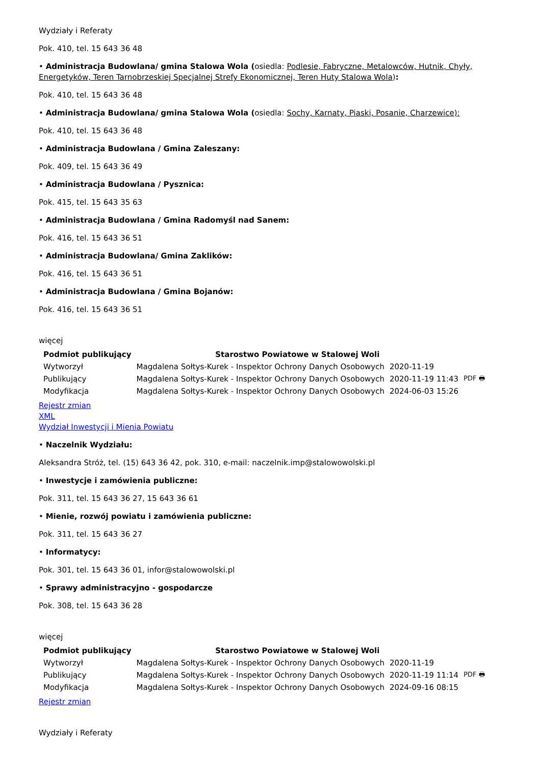Wydziały i Referaty
Pok. 410, tel. 15 643 36 48
• Administracja Budowlana/ gmina Stalowa Wola (osiedla: Podlesie, Fabryczne, Metalowców, Hutnik, Chyły, Energetyków, Teren Tarnobrzeskiej Specjalnej Strefy Ekonomicznej, Teren Huty Stalowa Wola):
Pok. 410, tel. 15 643 36 48
• Administracja Budowlana/ gmina Stalowa Wola (osiedla: Sochy, Karnaty, Piaski, Posanie, Charzewice):
Pok. 410, tel. 15 643 36 48
• Administracja Budowlana / Gmina Zaleszany:
Pok. 409, tel. 15 643 36 49
• Administracja Budowlana / Pysznica:
Pok. 415, tel. 15 643 35 63
• Administracja Budowlana / Gmina Radomyśl nad Sanem:
Pok. 416, tel. 15 643 36 51
• Administracja Budowlana/ Gmina Zaklików:
Pok. 416, tel. 15 643 36 51
• Administracja Budowlana / Gmina Bojanów:
Pok. 416, tel. 15 643 36 51
więcej
| Podmiot publikujący | Starostwo Powiatowe w Stalowej Woli | | |
| Wytworzył | Magdalena Sołtys-Kurek - Inspektor Ochrony Danych Osobowych | 2020-11-19 | PDF 🖶 |
| Publikujący | Magdalena Sołtys-Kurek - Inspektor Ochrony Danych Osobowych | 2020-11-19 11:43 | |
| Modyfikacja | Magdalena Sołtys-Kurek - Inspektor Ochrony Danych Osobowych | 2024-06-03 15:26 | |
Rejestr zmian
XML
Wydział Inwestycji i Mienia Powiatu
• Naczelnik Wydziału:
Aleksandra Stróż, tel. (15) 643 36 42, pok. 310, e-mail: naczelnik.imp@stalowowolski.pl
• Inwestycje i zamówienia publiczne:
Pok. 311, tel. 15 643 36 27, 15 643 36 61
• Mienie, rozwój powiatu i zamówienia publiczne:
Pok. 311, tel. 15 643 36 27
• Informatycy:
Pok. 301, tel. 15 643 36 01, infor@stalowowolski.pl
• Sprawy administracyjno - gospodarcze
Pok. 308, tel. 15 643 36 28
więcej
| Podmiot publikujący | Starostwo Powiatowe w Stalowej Woli | | |
| Wytworzył | Magdalena Sołtys-Kurek - Inspektor Ochrony Danych Osobowych | 2020-11-19 | PDF 🖶 |
| Publikujący | Magdalena Sołtys-Kurek - Inspektor Ochrony Danych Osobowych | 2020-11-19 11:14 | |
| Modyfikacja | Magdalena Sołtys-Kurek - Inspektor Ochrony Danych Osobowych | 2024-09-16 08:15 | |
Rejestr zmian
Wydziały i Referaty